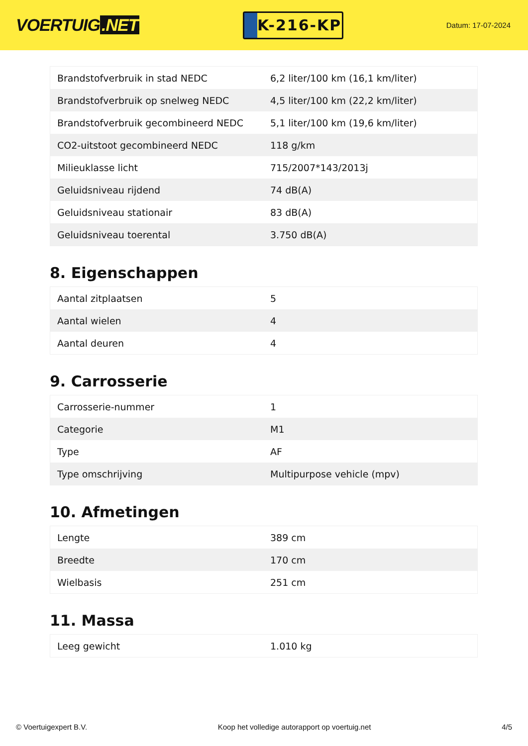VOERTUIG.NET
K-216-KP
Datum: 17-07-2024
| Brandstofverbruik in stad NEDC | 6,2 liter/100 km (16,1 km/liter) |
| Brandstofverbruik op snelweg NEDC | 4,5 liter/100 km (22,2 km/liter) |
| Brandstofverbruik gecombineerd NEDC | 5,1 liter/100 km (19,6 km/liter) |
| CO2-uitstoot gecombineerd NEDC | 118 g/km |
| Milieuklasse licht | 715/2007*143/2013j |
| Geluidsniveau rijdend | 74 dB(A) |
| Geluidsniveau stationair | 83 dB(A) |
| Geluidsniveau toerental | 3.750 dB(A) |
8. Eigenschappen
| Aantal zitplaatsen | 5 |
| Aantal wielen | 4 |
| Aantal deuren | 4 |
9. Carrosserie
| Carrosserie-nummer | 1 |
| Categorie | M1 |
| Type | AF |
| Type omschrijving | Multipurpose vehicle (mpv) |
10. Afmetingen
| Lengte | 389 cm |
| Breedte | 170 cm |
| Wielbasis | 251 cm |
11. Massa
| Leeg gewicht | 1.010 kg |
© Voertuigexpert B.V. Koop het volledige autorapport op voertuig.net 4/5